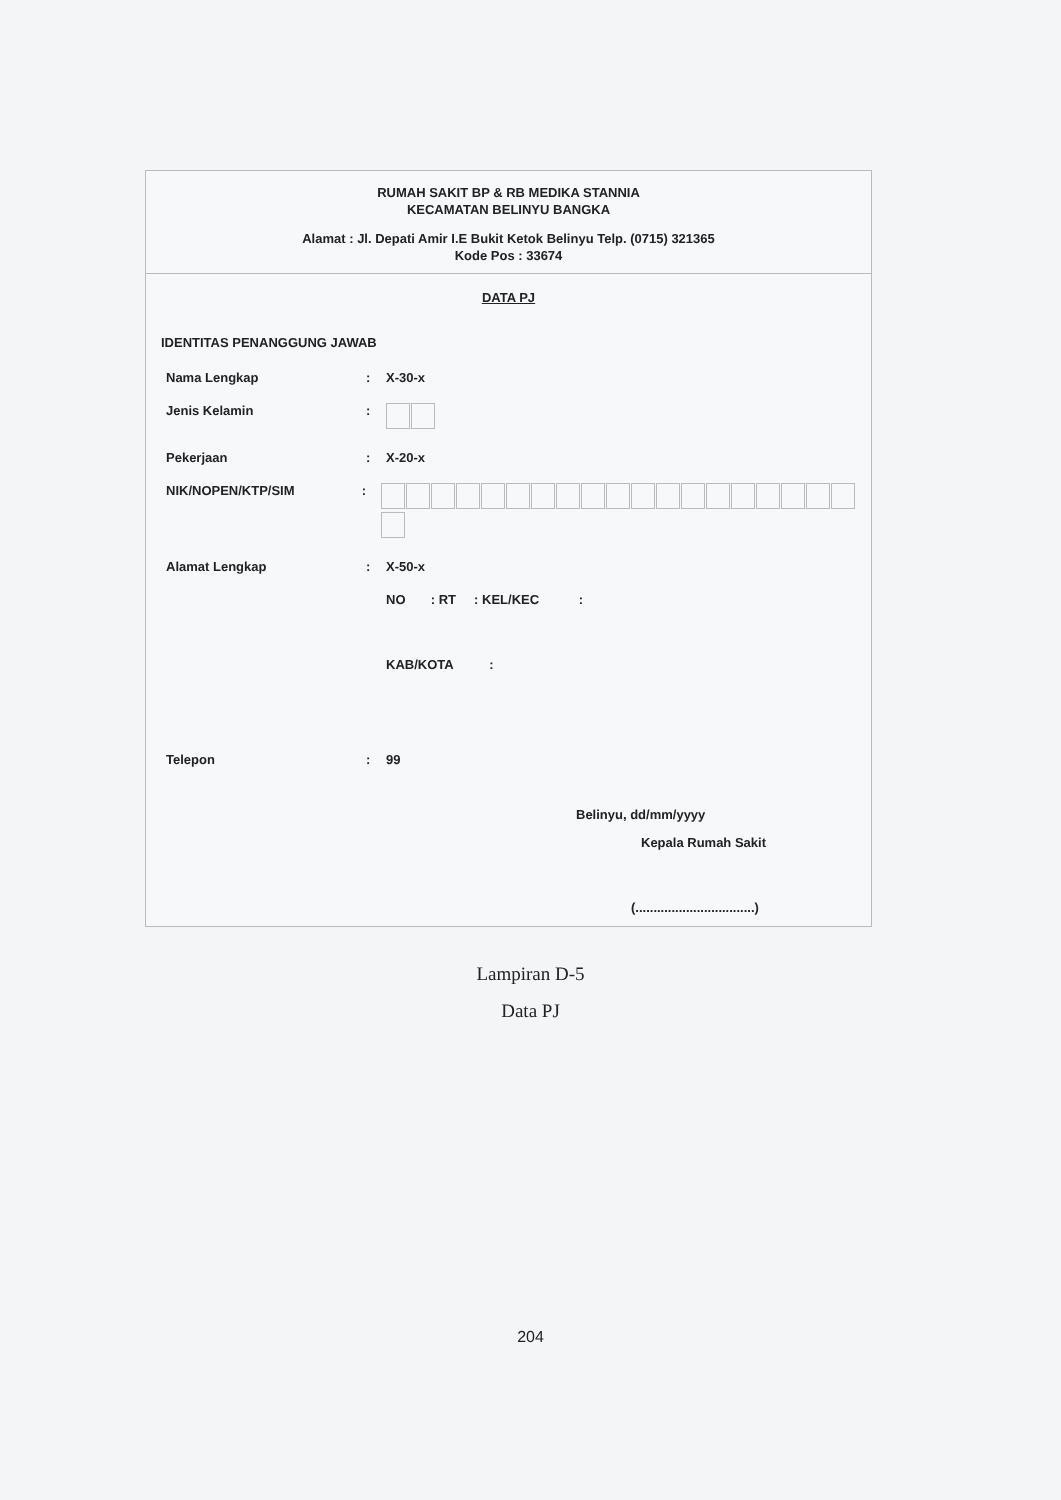RUMAH SAKIT BP & RB MEDIKA STANNIA
KECAMATAN BELINYU BANGKA
Alamat : Jl. Depati Amir I.E Bukit Ketok Belinyu Telp. (0715) 321365
Kode Pos : 33674
DATA PJ
IDENTITAS PENANGGUNG JAWAB
Nama Lengkap: X-30-x
Jenis Kelamin:
Pekerjaan: X-20-x
NIK/NOPEN/KTP/SIM:
Alamat Lengkap: X-50-x
NO : RT : KEL/KEC :
KAB/KOTA :
Telepon: 99
Belinyu, dd/mm/yyyy
Kepala Rumah Sakit
(.................................)
Lampiran D-5
Data PJ
204